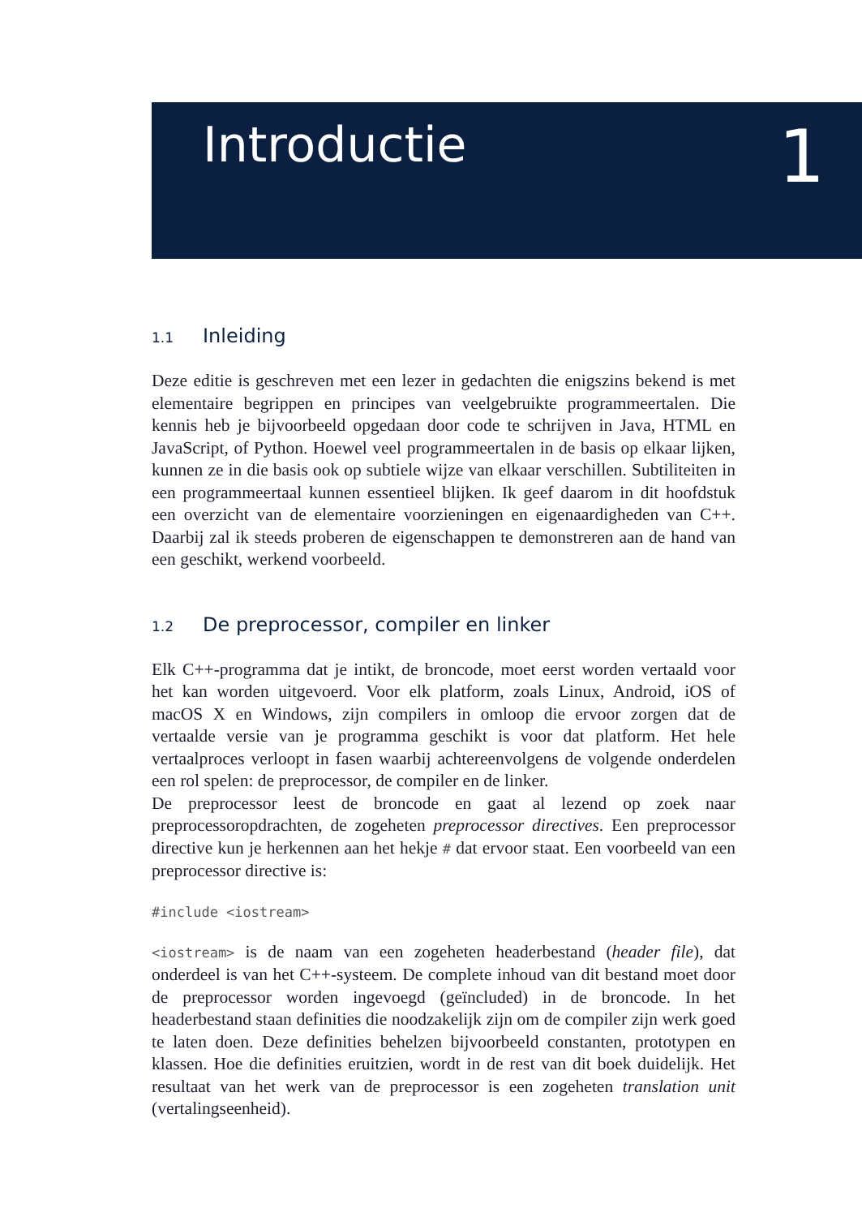Introductie 1
1.1 Inleiding
Deze editie is geschreven met een lezer in gedachten die enigszins bekend is met elementaire begrippen en principes van veelgebruikte programmeertalen. Die kennis heb je bijvoorbeeld opgedaan door code te schrijven in Java, HTML en JavaScript, of Python. Hoewel veel programmeertalen in de basis op elkaar lijken, kunnen ze in die basis ook op subtiele wijze van elkaar verschillen. Subtiliteiten in een programmeertaal kunnen essentieel blijken. Ik geef daarom in dit hoofdstuk een overzicht van de elementaire voorzieningen en eigenaardigheden van C++. Daarbij zal ik steeds proberen de eigenschappen te demonstreren aan de hand van een geschikt, werkend voorbeeld.
1.2 De preprocessor, compiler en linker
Elk C++-programma dat je intikt, de broncode, moet eerst worden vertaald voor het kan worden uitgevoerd. Voor elk platform, zoals Linux, Android, iOS of macOS X en Windows, zijn compilers in omloop die ervoor zorgen dat de vertaalde versie van je programma geschikt is voor dat platform. Het hele vertaalproces verloopt in fasen waarbij achtereenvolgens de volgende onderdelen een rol spelen: de preprocessor, de compiler en de linker.
De preprocessor leest de broncode en gaat al lezend op zoek naar preprocessoropdrachten, de zogeheten preprocessor directives. Een preprocessor directive kun je herkennen aan het hekje # dat ervoor staat. Een voorbeeld van een preprocessor directive is:
#include <iostream>
<iostream> is de naam van een zogeheten headerbestand (header file), dat onderdeel is van het C++-systeem. De complete inhoud van dit bestand moet door de preprocessor worden ingevoegd (geïncluded) in de broncode. In het headerbestand staan definities die noodzakelijk zijn om de compiler zijn werk goed te laten doen. Deze definities behelzen bijvoorbeeld constanten, prototypen en klassen. Hoe die definities eruitzien, wordt in de rest van dit boek duidelijk. Het resultaat van het werk van de preprocessor is een zogeheten translation unit (vertalingseenheid).